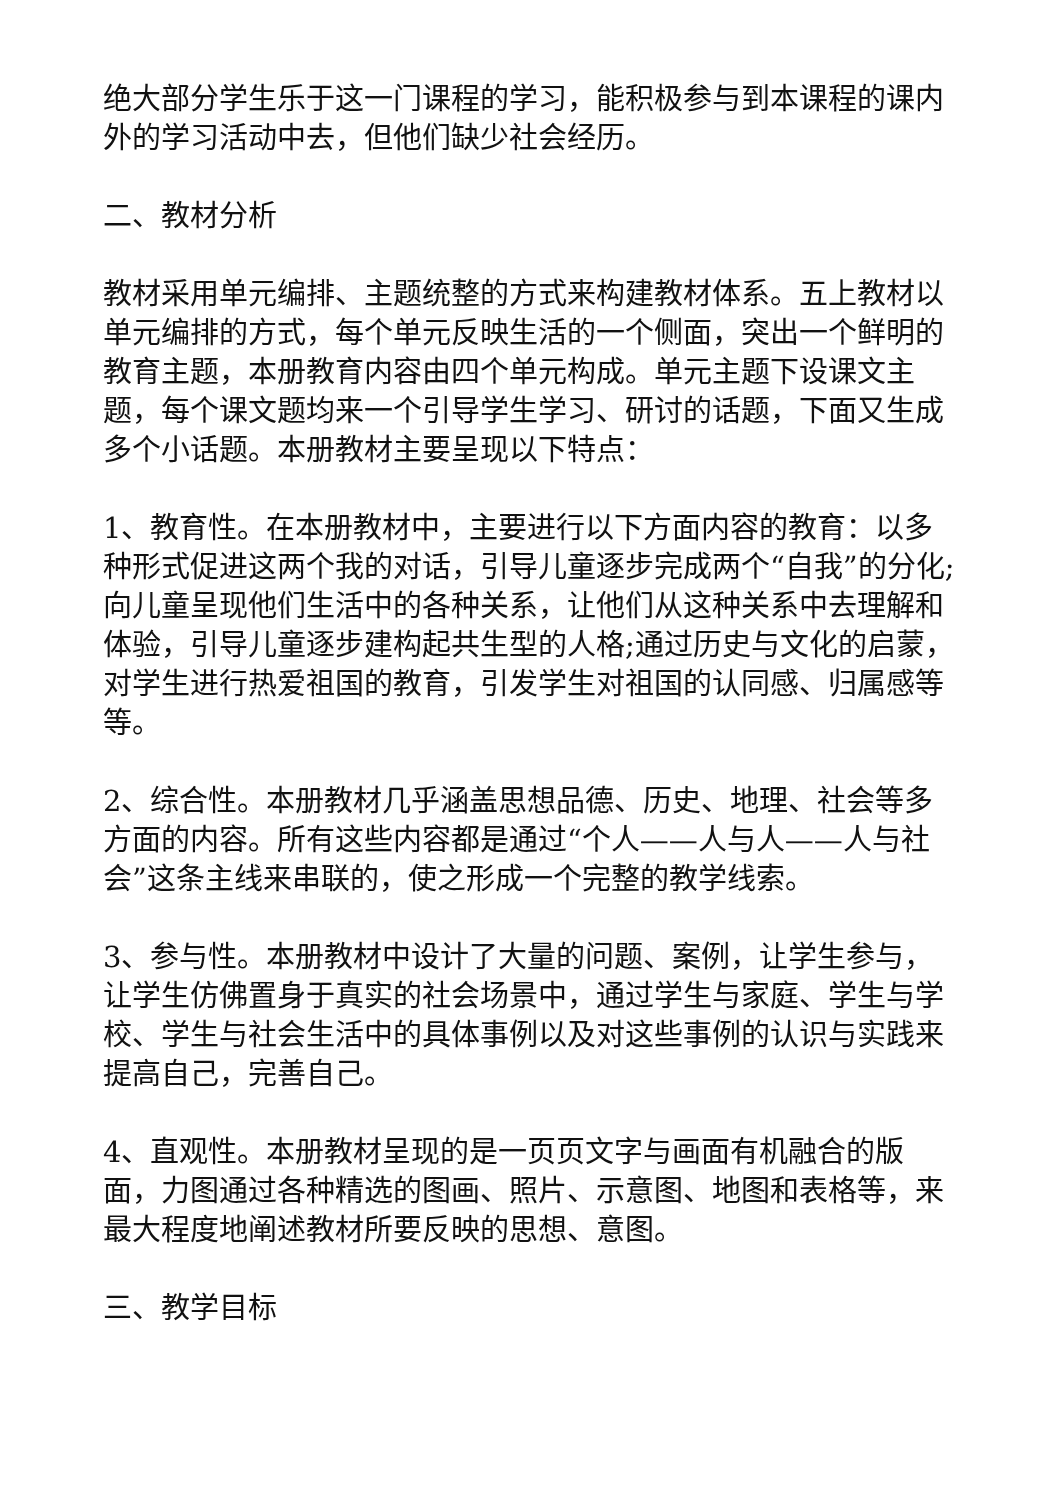绝大部分学生乐于这一门课程的学习，能积极参与到本课程的课内外的学习活动中去，但他们缺少社会经历。
二、教材分析
教材采用单元编排、主题统整的方式来构建教材体系。五上教材以单元编排的方式，每个单元反映生活的一个侧面，突出一个鲜明的教育主题，本册教育内容由四个单元构成。单元主题下设课文主题，每个课文题均来一个引导学生学习、研讨的话题，下面又生成多个小话题。本册教材主要呈现以下特点：
1、教育性。在本册教材中，主要进行以下方面内容的教育：以多种形式促进这两个我的对话，引导儿童逐步完成两个“自我”的分化;向儿童呈现他们生活中的各种关系，让他们从这种关系中去理解和体验，引导儿童逐步建构起共生型的人格;通过历史与文化的启蒙，对学生进行热爱祖国的教育，引发学生对祖国的认同感、归属感等等。
2、综合性。本册教材几乎涵盖思想品德、历史、地理、社会等多方面的内容。所有这些内容都是通过“个人——人与人——人与社会”这条主线来串联的，使之形成一个完整的教学线索。
3、参与性。本册教材中设计了大量的问题、案例，让学生参与，让学生仿佛置身于真实的社会场景中，通过学生与家庭、学生与学校、学生与社会生活中的具体事例以及对这些事例的认识与实践来提高自己，完善自己。
4、直观性。本册教材呈现的是一页页文字与画面有机融合的版面，力图通过各种精选的图画、照片、示意图、地图和表格等，来最大程度地阐述教材所要反映的思想、意图。
三、教学目标